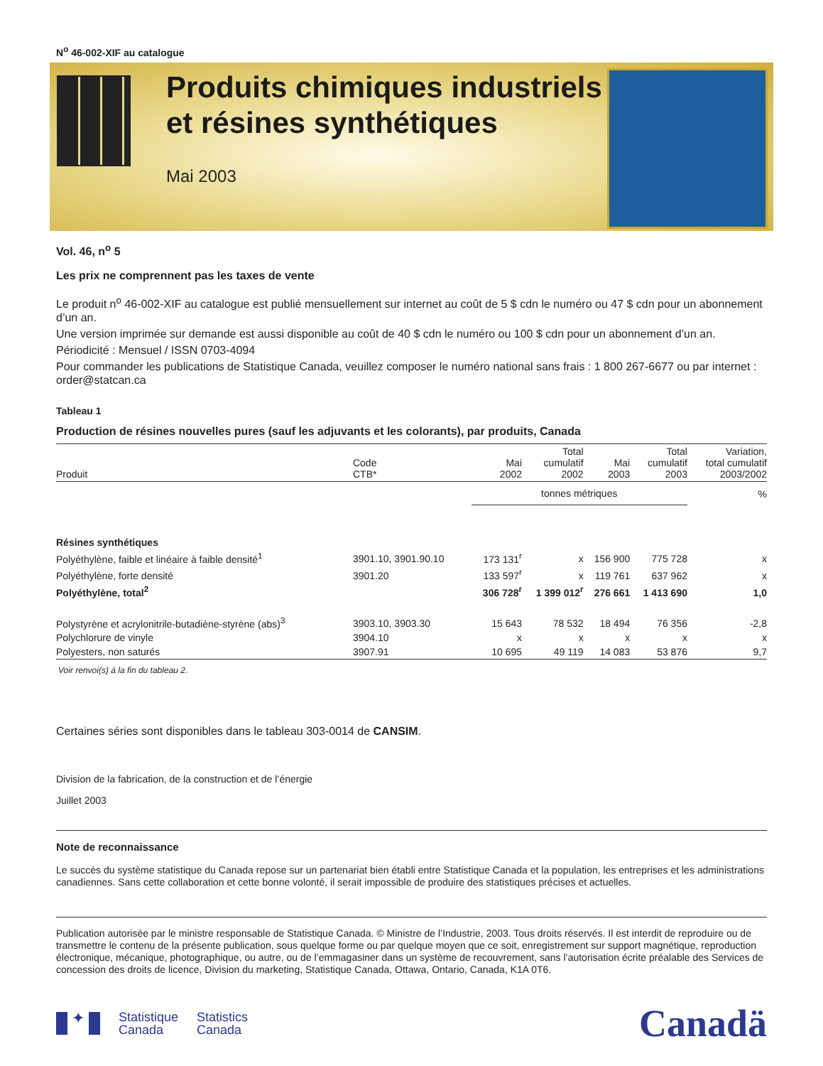N<sup>o</sup> 46-002-XIF au catalogue
Produits chimiques industriels et résines synthétiques
Mai 2003
Vol. 46, n<sup>o</sup> 5
Les prix ne comprennent pas les taxes de vente
Le produit n<sup>o</sup> 46-002-XIF au catalogue est publié mensuellement sur internet au coût de 5 $ cdn le numéro ou 47 $ cdn pour un abonnement d’un an.
Une version imprimée sur demande est aussi disponible au coût de 40 $ cdn le numéro ou 100 $ cdn pour un abonnement d’un an.
Périodicité : Mensuel / ISSN 0703-4094
Pour commander les publications de Statistique Canada, veuillez composer le numéro national sans frais : 1 800 267-6677 ou par internet : order@statcan.ca
Tableau 1
Production de résines nouvelles pures (sauf les adjuvants et les colorants), par produits, Canada
| Produit | Code CTB* | Mai 2002 | Total cumulatif 2002 | Mai 2003 | Total cumulatif 2003 | Variation, total cumulatif 2003/2002 |
| --- | --- | --- | --- | --- | --- | --- |
| | | tonnes métriques | | | | % |
| Résines synthétiques | | | | | | |
| Polyéthylène, faible et linéaire à faible densité<sup>1</sup> | 3901.10, 3901.90.10 | 173 131<sup>r</sup> | x | 156 900 | 775 728 | x |
| Polyéthylène, forte densité | 3901.20 | 133 597<sup>r</sup> | x | 119 761 | 637 962 | x |
| Polyéthylène, total<sup>2</sup> | | 306 728<sup>r</sup> | 1 399 012<sup>r</sup> | 276 661 | 1 413 690 | 1,0 |
| Polystyrène et acrylonitrile-butadiène-styrène (abs)<sup>3</sup> | 3903.10, 3903.30 | 15 643 | 78 532 | 18 494 | 76 356 | -2,8 |
| Polychlorure de vinyle | 3904.10 | x | x | x | x | x |
| Polyesters, non saturés | 3907.91 | 10 695 | 49 119 | 14 083 | 53 876 | 9,7 |
Voir renvoi(s) à la fin du tableau 2.
Certaines séries sont disponibles dans le tableau 303-0014 de CANSIM.
Division de la fabrication, de la construction et de l’énergie
Juillet 2003
Note de reconnaissance
Le succès du système statistique du Canada repose sur un partenariat bien établi entre Statistique Canada et la population, les entreprises et les administrations canadiennes. Sans cette collaboration et cette bonne volonté, il serait impossible de produire des statistiques précises et actuelles.
Publication autorisée par le ministre responsable de Statistique Canada. © Ministre de l’Industrie, 2003. Tous droits réservés. Il est interdit de reproduire ou de transmettre le contenu de la présente publication, sous quelque forme ou par quelque moyen que ce soit, enregistrement sur support magnétique, reproduction électronique, mécanique, photographique, ou autre, ou de l’emmagasiner dans un système de recouvrement, sans l’autorisation écrite préalable des Services de concession des droits de licence, Division du marketing, Statistique Canada, Ottawa, Ontario, Canada, K1A 0T6.
✦
Statistique
Canada
Statistics
Canada
Canadä